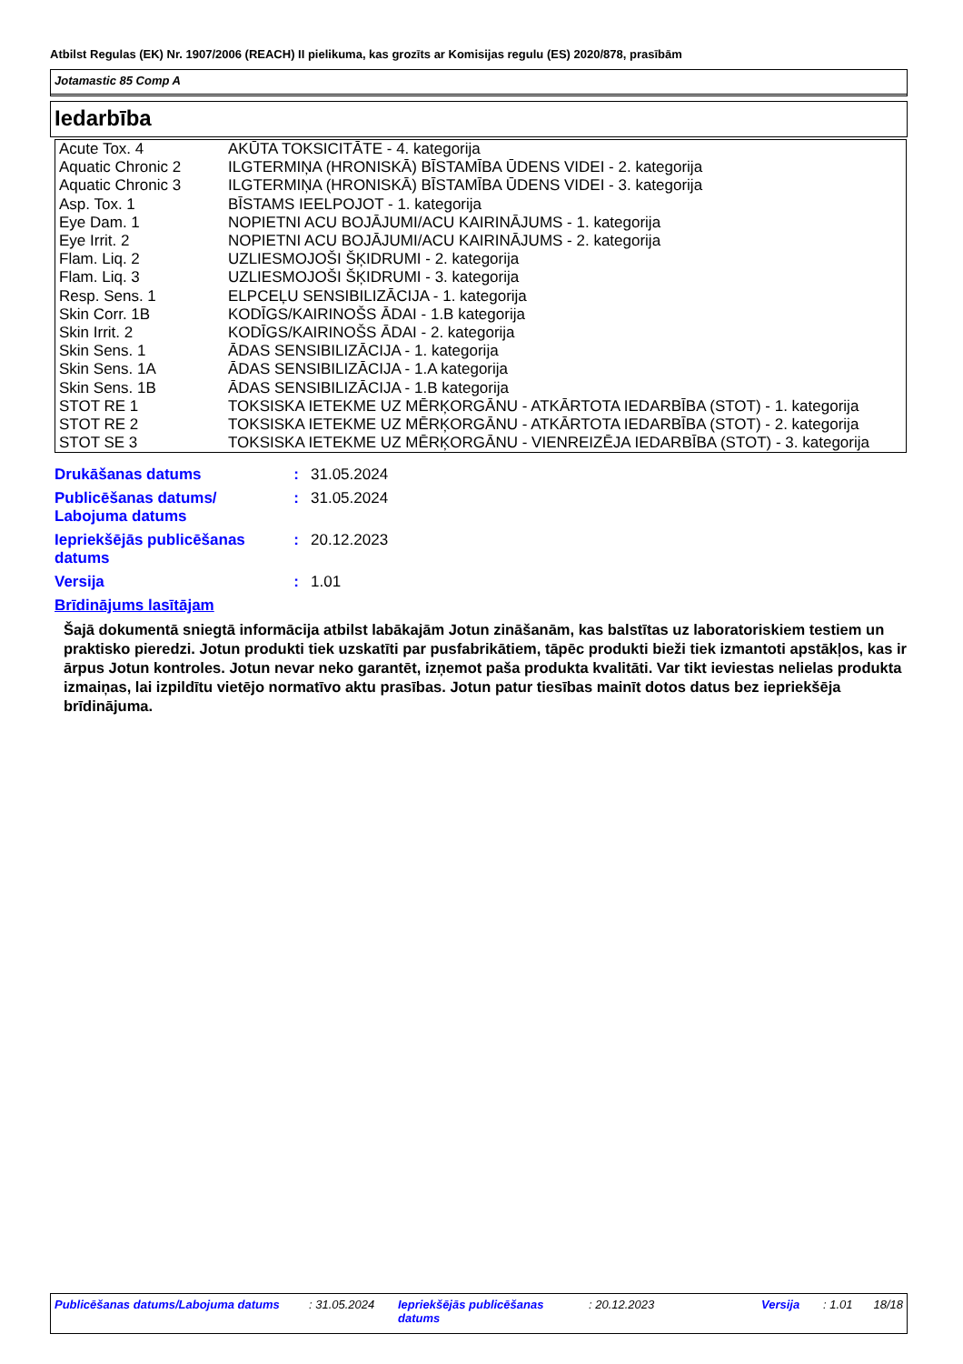Atbilst Regulas (EK) Nr. 1907/2006 (REACH) II pielikuma, kas grozīts ar Komisijas regulu (ES) 2020/878, prasībām
Jotamastic 85 Comp A
Iedarbība
| Acute Tox. 4 | AKŪTA TOKSICITĀTE - 4. kategorija |
| Aquatic Chronic 2 | ILGTERMIŅA (HRONISKĀ) BĪSTAMĪBA ŪDENS VIDEI - 2. kategorija |
| Aquatic Chronic 3 | ILGTERMIŅA (HRONISKĀ) BĪSTAMĪBA ŪDENS VIDEI - 3. kategorija |
| Asp. Tox. 1 | BĪSTAMS IEELPOJOT - 1. kategorija |
| Eye Dam. 1 | NOPIETNI ACU BOJĀJUMI/ACU KAIRINĀJUMS - 1. kategorija |
| Eye Irrit. 2 | NOPIETNI ACU BOJĀJUMI/ACU KAIRINĀJUMS - 2. kategorija |
| Flam. Liq. 2 | UZLIESMOJOŠI ŠĶIDRUMI - 2. kategorija |
| Flam. Liq. 3 | UZLIESMOJOŠI ŠĶIDRUMI - 3. kategorija |
| Resp. Sens. 1 | ELPCEĻU SENSIBILIZĀCIJA - 1. kategorija |
| Skin Corr. 1B | KODĪGS/KAIRINOŠS ĀDAI - 1.B kategorija |
| Skin Irrit. 2 | KODĪGS/KAIRINOŠS ĀDAI - 2. kategorija |
| Skin Sens. 1 | ĀDAS SENSIBILIZĀCIJA - 1. kategorija |
| Skin Sens. 1A | ĀDAS SENSIBILIZĀCIJA - 1.A kategorija |
| Skin Sens. 1B | ĀDAS SENSIBILIZĀCIJA - 1.B kategorija |
| STOT RE 1 | TOKSISKA IETEKME UZ MĒRĶORGĀNU - ATKĀRTOTA IEDARBĪBA (STOT) - 1. kategorija |
| STOT RE 2 | TOKSISKA IETEKME UZ MĒRĶORGĀNU - ATKĀRTOTA IEDARBĪBA (STOT) - 2. kategorija |
| STOT SE 3 | TOKSISKA IETEKME UZ MĒRĶORGĀNU - VIENREIZĒJA IEDARBĪBA (STOT) - 3. kategorija |
| Drukāšanas datums | : | 31.05.2024 |
| Publicēšanas datums/ Labojuma datums | : | 31.05.2024 |
| Iepriekšējās publicēšanas datums | : | 20.12.2023 |
| Versija | : | 1.01 |
Brīdinājums lasītājam
Šajā dokumentā sniegtā informācija atbilst labākajām Jotun zināšanām, kas balstītas uz laboratoriskiem testiem un praktisko pieredzi. Jotun produkti tiek uzskatīti par pusfabrikātiem, tāpēc produkti bieži tiek izmantoti apstākļos, kas ir ārpus Jotun kontroles. Jotun nevar neko garantēt, izņemot paša produkta kvalitāti. Var tikt ieviestas nelielas produkta izmaiņas, lai izpildītu vietējo normatīvo aktu prasības. Jotun patur tiesības mainīt dotos datus bez iepriekšēja brīdinājuma.
| Publicēšanas datums/Labojuma datums | : 31.05.2024 | Iepriekšējās publicēšanas datums | : 20.12.2023 | Versija | : 1.01 | 18/18 |